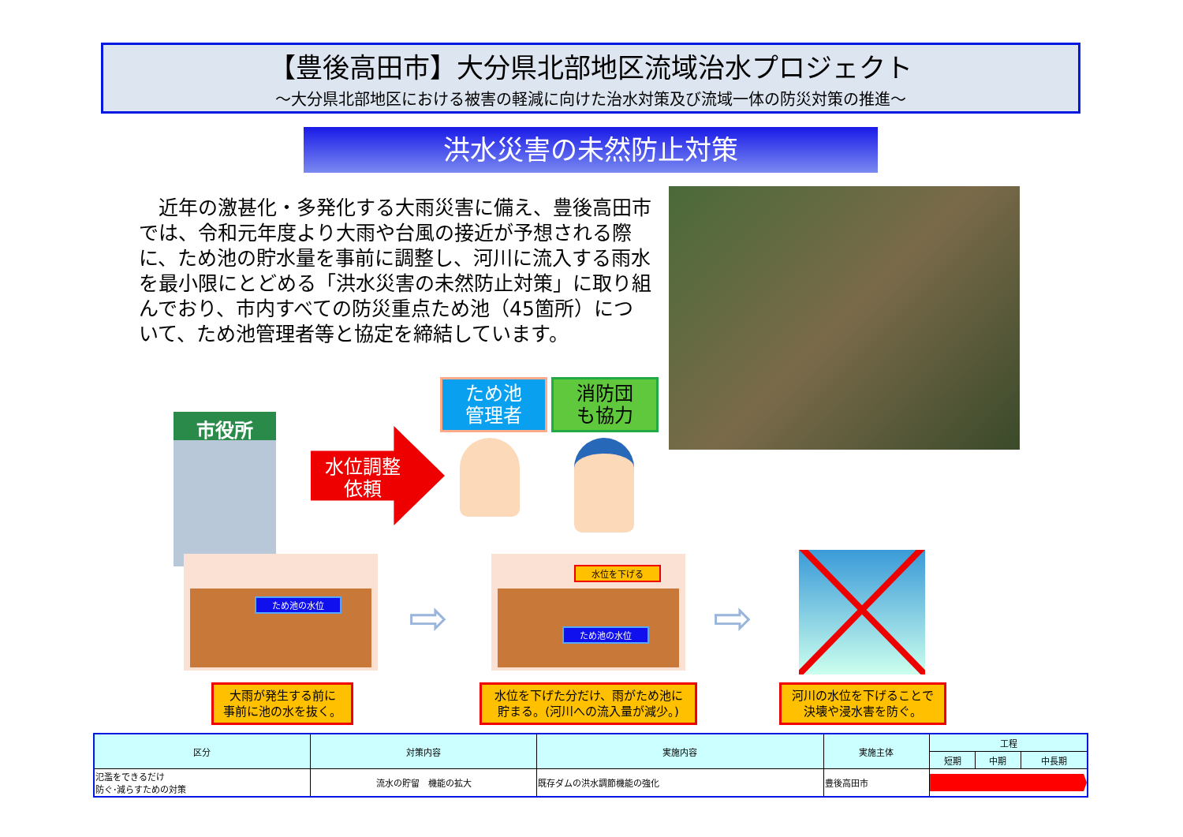【豊後高田市】大分県北部地区流域治水プロジェクト
～大分県北部地区における被害の軽減に向けた治水対策及び流域一体の防災対策の推進～
洪水災害の未然防止対策
　近年の激甚化・多発化する大雨災害に備え、豊後高田市では、令和元年度より大雨や台風の接近が予想される際に、ため池の貯水量を事前に調整し、河川に流入する雨水を最小限にとどめる「洪水災害の未然防止対策」に取り組んでおり、市内すべての防災重点ため池（45箇所）について、ため池管理者等と協定を締結しています。
ため池
管理者
消防団
も協力
市役所
水位調整
　依頼
ため池の水位
⇨
水位を下げる
ため池の水位
⇨
大雨が発生する前に
事前に池の水を抜く。
水位を下げた分だけ、雨がため池に
貯まる。(河川への流入量が減少。)
河川の水位を下げることで
決壊や浸水害を防ぐ。
| 区分 | 対策内容 | 実施内容 | 実施主体 | 工程 | | |
| --- | --- | --- | --- | --- | --- | --- |
| | | | | 短期 | 中期 | 中長期 |
| 氾濫をできるだけ 防ぐ･減らすための対策 | 流水の貯留 機能の拡大 | 既存ダムの洪水調節機能の強化 | 豊後高田市 | | | |